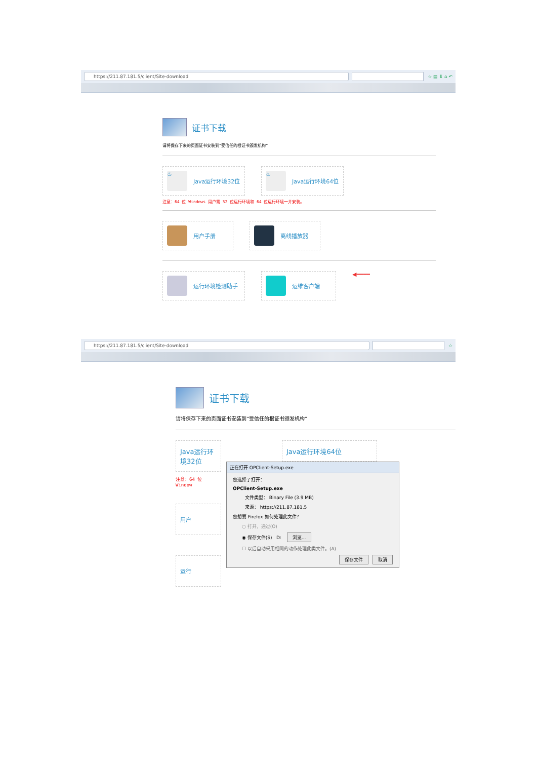https://211.87.181.5/client/Site-download
☆ ▤ ⬇ ⌂ ↶
证书下载
请将保存下来的页面证书安装到“受信任的根证书颁发机构”
♨
Java运行环境32位
♨
Java运行环境64位
注意：64 位 Windows 用户需 32 位运行环境和 64 位运行环境一并安装。
用户手册 离线播放器
运行环境检测助手 运维客户端
◀━━━━
https://211.87.181.5/client/Site-download
☆
证书下载
请将保存下来的页面证书安装到“受信任的根证书颁发机构”
Java运行环境32位
注意：64 位 Window
用户
运行
Java运行环境64位
正在打开 OPClient-Setup.exe
您选择了打开：
OPClient-Setup.exe
文件类型： Binary File (3.9 MB)
来源： https://211.87.181.5
您想要 Firefox 如何处理此文件？
○ 打开，通过(O)
◉ 保存文件(S) D: 浏览...
☐ 以后自动采用相同的动作处理此类文件。(A)
保存文件 取消